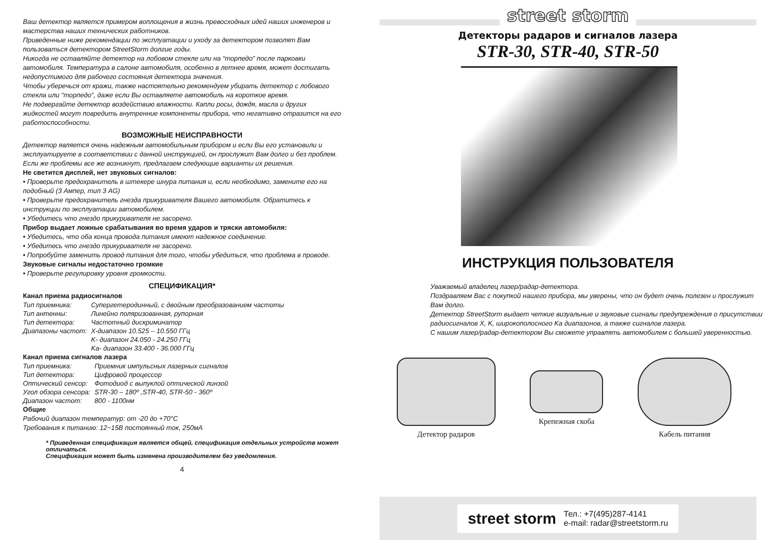Ваш детектор является примером воплощения в жизнь превосходных идей наших инженеров и мастерства наших технических работников.
Приведенные ниже рекомендации по эксплуатации и уходу за детектором позволят Вам пользоваться детектором StreetStorm долгие годы.
Никогда не оставляйте детектор на лобовом стекле или на “торпедо” после парковки автомобиля. Температура в салоне автомобиля, особенно в летнее время, может достигать недопустимого для рабочего состояния детектора значения.
Чтобы уберечься от кражи, также настоятельно рекомендуем убирать детектор с лобового стекла или “торпедо”, даже если Вы оставляете автомобиль на короткое время.
Не подвергайте детектор воздействию влажности. Капли росы, дождя, масла и других жидкостей могут повредить внутренние компоненты прибора, что негативно отразится на его работоспособности.
ВОЗМОЖНЫЕ НЕИСПРАВНОСТИ
Детектор является очень надежным автомобильным прибором и если Вы его установили и эксплуатируете в соответствии с данной инструкцией, он прослужит Вам долго и без проблем. Если же проблемы все же возникнут, предлагаем следующие варианты их решения.
Не светится дисплей, нет звуковых сигналов:
• Проверьте предохранитель в штекере шнура питания и, если необходимо, замените его на подобный (3 Ампер, тип 3 AG)
• Проверьте предохранитель гнезда прикуривателя Вашего автомобиля. Обратитесь к инструкции по эксплуатации автомобилем.
• Убедитесь что гнездо прикуривателя не засорено.
Прибор выдает ложные срабатывания во время ударов и тряски автомобиля:
• Убедитесь, что оба конца провода питания имеют надежное соединение.
• Убедитесь что гнездо прикуривателя не засорено.
• Попробуйте заменить провод питания для того, чтобы убедиться, что проблема в проводе.
Звуковые сигналы недостаточно громкие
• Проверьте регулировку уровня громкости.
СПЕЦИФИКАЦИЯ*
Канал приема радиосигналов
| Тип приемника: | Супергетеродинный, с двойным преобразованием частоты |
| Тип антенны: | Линейно поляризованная, рупорная |
| Тип детектора: | Частотный дискриминатор |
| Диапазоны частот: | X-диапазон 10.525 – 10.550 ГГц K- диапазон 24.050 - 24.250 ГГц Ka- диапазон 33.400 - 36.000 ГГц |
Канал приема сигналов лазера
| Тип приемника: | Приемник импульсных лазерных сигналов |
| Тип детектора: | Цифровой процессор |
| Оптический сенсор: | Фотодиод с выпуклой оптической линзой |
| Угол обзора сенсора: | STR-30 – 180º ,STR-40, STR-50 - 360º |
| Диапазон частот: | 800 - 1100нм |
Общие
Рабочий диапазон температур: от -20 до +70°С
Требования к питанию: 12~15В постоянный ток, 250мА
* Приведенная спецификация является общей, спецификация отдельных устройств может отличаться.
Спецификация может быть изменена производителем без уведомления.
4
street storm
Детекторы радаров и сигналов лазера
STR-30, STR-40, STR-50
ИНСТРУКЦИЯ ПОЛЬЗОВАТЕЛЯ
Уважаемый владелец лазер/радар-детектора.
Поздравляем Вас с покупкой нашего прибора, мы уверены, что он будет очень полезен и прослужит Вам долго.
Детектор StreetStorm выдает четкие визуальные и звуковые сигналы предупреждения о присутствии радиосигналов X, K, широкополосного Ka диапазонов, а также сигналов лазера.
С нашим лазер/радар-детектором Вы сможете управлять автомобилем с большей уверенностью.
Детектор радаров
Крепежная скоба
Кабель питания
street storm Тел.: +7(495)287-4141
e-mail: radar@streetstorm.ru